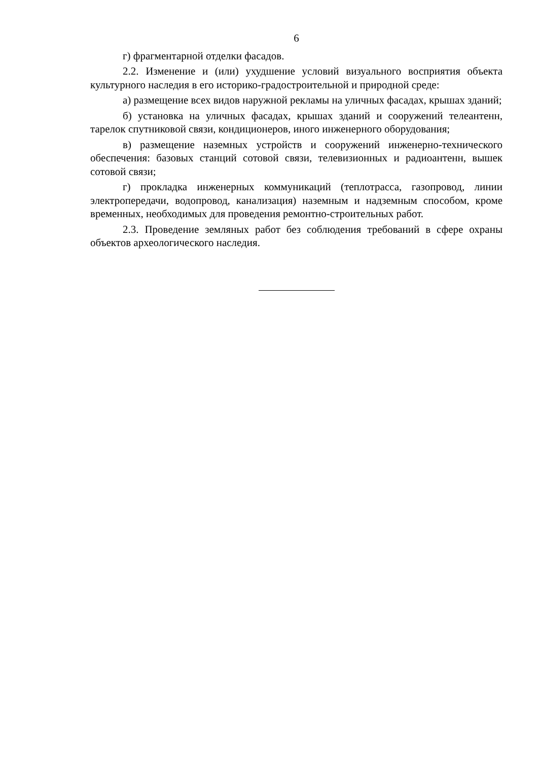6
г) фрагментарной отделки фасадов.
2.2. Изменение и (или) ухудшение условий визуального восприятия объекта культурного наследия в его историко-градостроительной и природной среде:
а) размещение всех видов наружной рекламы на уличных фасадах, крышах зданий;
б) установка на уличных фасадах, крышах зданий и сооружений телеантенн, тарелок спутниковой связи, кондиционеров, иного инженерного оборудования;
в) размещение наземных устройств и сооружений инженерно-технического обеспечения: базовых станций сотовой связи, телевизионных и радиоантенн, вышек сотовой связи;
г) прокладка инженерных коммуникаций (теплотрасса, газопровод, линии электропередачи, водопровод, канализация) наземным и надземным способом, кроме временных, необходимых для проведения ремонтно-строительных работ.
2.3. Проведение земляных работ без соблюдения требований в сфере охраны объектов археологического наследия.